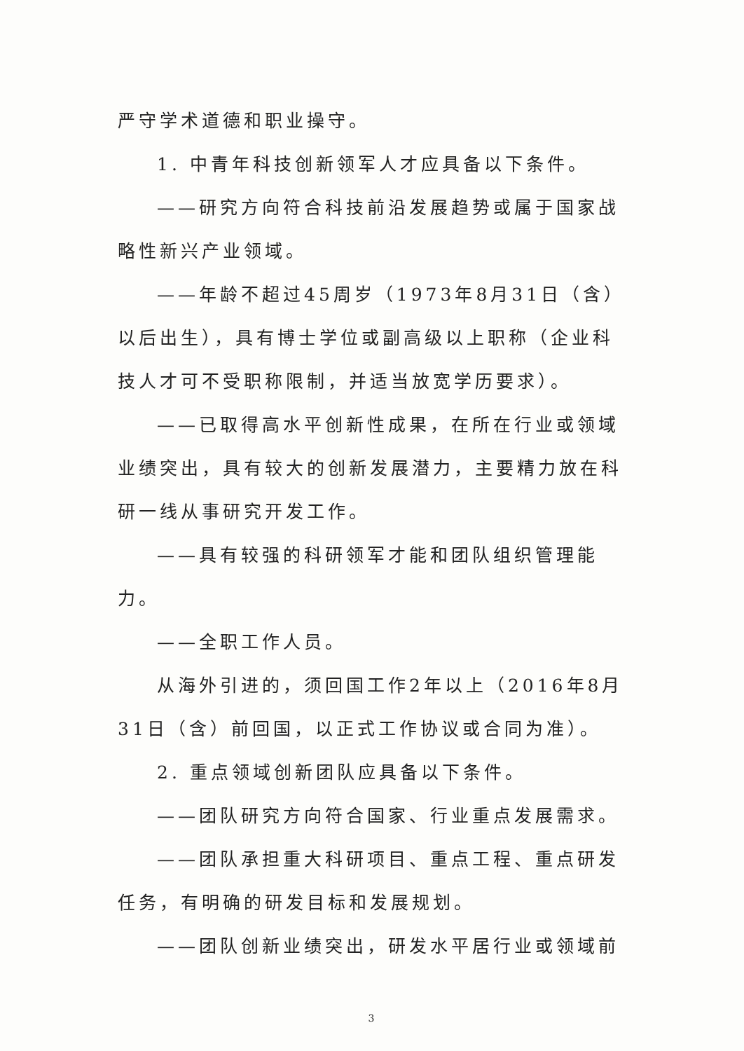严守学术道德和职业操守。
1. 中青年科技创新领军人才应具备以下条件。
——研究方向符合科技前沿发展趋势或属于国家战略性新兴产业领域。
——年龄不超过45周岁（1973年8月31日（含）以后出生），具有博士学位或副高级以上职称（企业科技人才可不受职称限制，并适当放宽学历要求）。
——已取得高水平创新性成果，在所在行业或领域业绩突出，具有较大的创新发展潜力，主要精力放在科研一线从事研究开发工作。
——具有较强的科研领军才能和团队组织管理能力。
——全职工作人员。
从海外引进的，须回国工作2年以上（2016年8月31日（含）前回国，以正式工作协议或合同为准）。
2. 重点领域创新团队应具备以下条件。
——团队研究方向符合国家、行业重点发展需求。
——团队承担重大科研项目、重点工程、重点研发任务，有明确的研发目标和发展规划。
——团队创新业绩突出，研发水平居行业或领域前
3